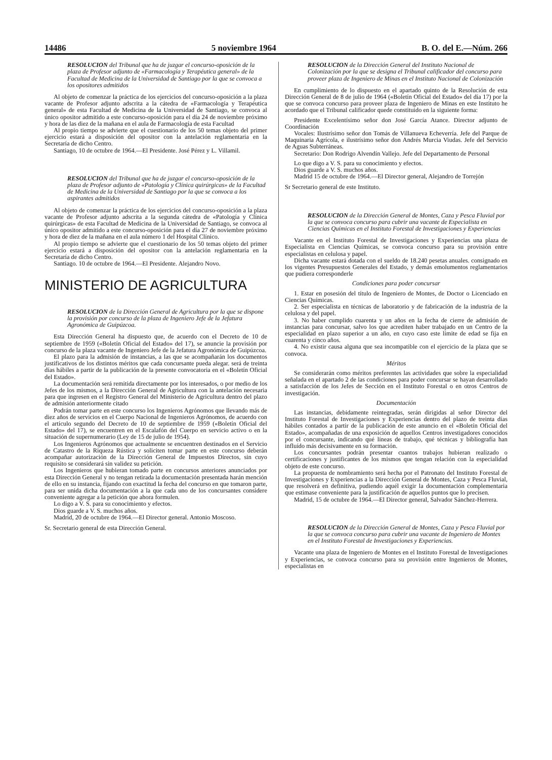14486 5 noviembre 1964 B. O. del E.—Núm. 266
RESOLUCION del Tribunal que ha de juzgar el concurso-oposición de la plaza de Profesor adjunto de «Farmacología y Terapéutica general» de la Facultad de Medicina de la Universidad de Santiago por la que se convoca a los opositores admitidos
Al objeto de comenzar la práctica de los ejercicios del concurso-oposición a la plaza vacante de Profesor adjunto adscrita a la cátedra de «Farmacología y Terapéutica general» de esta Facultad de Medicina de la Universidad de Santiago, se convoca al único opositor admitido a este concurso-oposición para el día 24 de noviembre próximo y hora de las diez de la mañana en el aula de Farmacología de esta Facultad
Al propio tiempo se advierte que el cuestionario de los 50 temas objeto del primer ejercicio estará a disposición del opositor con la antelación reglamentaria en la Secretaría de dicho Centro.
Santiago, 10 de octubre de 1964.—El Presidente. José Pérez y L. Villamil.
RESOLUCION del Tribunal que ha de juzgar el concurso-oposición de la plaza de Profesor adjunto de «Patología y Clínica quirúrgicas» de la Facultad de Medicina de la Universidad de Santiago por la que se convoca a los aspirantes admitidos
Al objeto de comenzar la práctica de los ejercicios del concurso-oposición a la plaza vacante de Profesor adjunto adscrita a la segunda cátedra de «Patología y Clínica quirúrgicas» de esta Facultad de Medicina de la Universidad de Santiago, se convoca al único opositor admitido a este concurso-oposición para el día 27 de noviembre próximo y hora de diez de la mañana en el aula número 1 del Hospital Clínico.
Al propio tiempo se advierte que el cuestionario de los 50 temas objeto del primer ejercicio estará a disposición del opositor con la antelación reglamentaria en la Secretaría de dicho Centro.
Santiago. 10 de octubre de 1964.—El Presidente. Alejandro Novo.
MINISTERIO DE AGRICULTURA
RESOLUCION de la Dirección General de Agricultura por la que se dispone la provisión por concurso de la plaza de Ingeniero Jefe de la Jefatura Agronómica de Guipúzcoa.
Esta Dirección General ha dispuesto que, de acuerdo con el Decreto de 10 de septiembre de 1959 («Boletín Oficial del Estado» del 17), se anuncie la provisión por concurso de la plaza vacante de Ingeniero Jefe de la Jefatura Agronómica de Guipúzcoa.
El plazo para la admisión de instancias, a las que se acompañarán los documentos justificativos de los distintos méritos que cada concursante pueda alegar. será de treinta días hábiles a partir de la publicación de la presente convocatoria en el «Boletín Oficial del Estado».
La documentación será remitida directamente por los interesados, o por medio de los Jefes de los mismos, a la Dirección General de Agricultura con la antelación necesaria para que ingresen en el Registro General del Ministerio de Agricultura dentro del plazo de admisión anteriormente citado
Podrán tomar parte en este concurso los Ingenieros Agrónomos que llevando más de diez años de servicios en el Cuerpo Nacional de Ingenieros Agrónomos, de acuerdo con el artículo segundo del Decreto de 10 de septiembre de 1959 («Boletín Oficial del Estado» del 17), se encuentren en el Escalafón del Cuerpo en servicio activo o en la situación de supernumerario (Ley de 15 de julio de 1954).
Los Ingenieros Agrónomos que actualmente se encuentren destinados en el Servicio de Catastro de la Riqueza Rústica y soliciten tomar parte en este concurso deberán acompañar autorización de la Dirección General de Impuestos Directos, sin cuyo requisito se considerará sin validez su petición.
Los Ingenieros que hubieran tomado parte en concursos anteriores anunciados por esta Dirección General y no tengan retirada la documentación presentada harán mención de ello en su instancia, fijando con exactitud la fecha del concurso en que tomaron parte, para ser unida dicha documentación a la que cada uno de los concursantes considere conveniente agregar a la petición que ahora formulen.
Lo digo a V. S. para su conocimiento y efectos.
Dios guarde a V. S. muchos años.
Madrid, 20 de octubre de 1964.—El Director general. Antonio Moscoso.
Sr. Secretario general de esta Dirección General.
RESOLUCION de la Dirección General del Instituto Nacional de Colonización por la que se designa el Tribunal calificador del concurso para proveer plaza de Ingeniero de Minas en el Instituto Nacional de Colonización
En cumplimiento de lo dispuesto en el apartado quinto de la Resolución de esta Dirección General de 8 de julio de 1964 («Boletín Oficial del Estado» del día 17) por la que se convoca concurso para proveer plaza de Ingeniero de Minas en este Instituto he acordado que el Tribunal calificador quede constituido en la siguiente forma:
Presidente Excelentísimo señor don José García Atance. Director adjunto de Coordinación
Vocales: Ilustrísimo señor don Tomás de Villanueva Echeverría. Jefe del Parque de Maquinaria Agrícola, e ilustrísimo señor don Andrés Murcia Viudas. Jefe del Servicio de Aguas Subterráneas.
Secretario: Don Rodrigo Alvendín Vallejo. Jefe del Departamento de Personal
Lo que digo a V. S. para su conocimiento y efectos.
Dios guarde a V. S. muchos años.
Madrid 15 de octubre de 1964.—El Director general, Alejandro de Torrejón
Sr Secretario general de este Instituto.
RESOLUCION de la Dirección General de Montes, Caza y Pesca Fluvial por la que se convoca concurso para cubrir una vacante de Especialista en Ciencias Químicas en el Instituto Forestal de Investigaciones y Experiencias
Vacante en el Instituto Forestal de Investigaciones y Experiencias una plaza de Especialista en Ciencias Químicas, se convoca concurso para su provisión entre especialistas en celulosa y papel.
Dicha vacante estará dotada con el sueldo de 18.240 pesetas anuales. consignado en los vigentes Presupuestos Generales del Estado, y demás emolumentos reglamentarios que pudiera corresponderle
Condiciones para poder concursar
1. Estar en posesión del título de Ingeniero de Montes, de Doctor o Licenciado en Ciencias Químicas.
2. Ser especialista en técnicas de laboratorio y de fabricación de la industria de la celulosa y del papel.
3. No haber cumplido cuarenta y un años en la fecha de cierre de admisión de instancias para concursar, salvo los que acrediten haber trabajado en un Centro de la especialidad en plazo superior a un año, en cuyo caso este límite de edad se fija en cuarenta y cinco años.
4. No existir causa alguna que sea incompatible con el ejercicio de la plaza que se convoca.
Méritos
Se considerarán como méritos preferentes las actividades que sobre la especialidad señalada en el apartado 2 de las condiciones para poder concursar se hayan desarrollado a satisfacción de los Jefes de Sección en el Instituto Forestal o en otros Centros de investigación.
Documentación
Las instancias, debidamente reintegradas, serán dirigidas al señor Director del Instituto Forestal de Investigaciones y Experiencias dentro del plazo de treinta días hábiles contados a partir de la publicación de este anuncio en el «Boletín Oficial del Estado», acompañadas de una exposición de aquellos Centros investigadores conocidos por el concursante, indicando qué líneas de trabajo, qué técnicas y bibliografía han influído más decisivamente en su formación.
Los concursantes podrán presentar cuantos trabajos hubieran realizado o certificaciones y justificantes de los mismos que tengan relación con la especialidad objeto de este concurso.
La propuesta de nombramiento será hecha por el Patronato del Instituto Forestal de Investigaciones y Experiencias a la Dirección General de Montes, Caza y Pesca Fluvial, que resolverá en definitiva, pudiendo aquél exigir la documentación complementaria que estimase conveniente para la justificación de aquellos puntos que lo precisen.
Madrid, 15 de octubre de 1964.—El Director general, Salvador Sánchez-Herrera.
RESOLUCION de la Dirección General de Montes, Caza y Pesca Fluvial por la que se convoca concurso para cubrir una vacante de Ingeniero de Montes en el Instituto Forestal de Investigaciones y Experiencias.
Vacante una plaza de Ingeniero de Montes en el Instituto Forestal de Investigaciones y Experiencias, se convoca concurso para su provisión entre Ingenieros de Montes, especialistas en